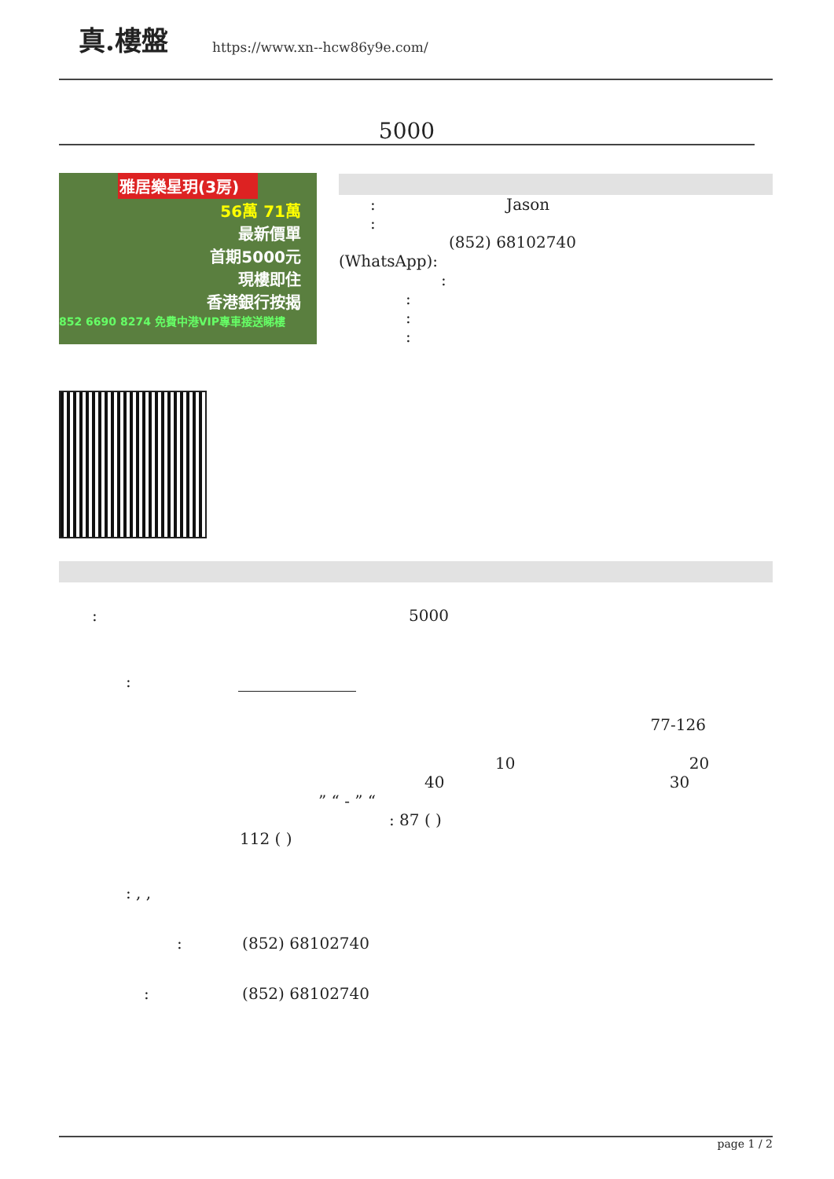真.樓盤 https://www.xn--hcw86y9e.com/
5000
雅居樂星玥(3房)
56萬 71萬
最新價單
首期5000元
現樓即住
香港銀行按揭
852 6690 8274 免費中港VIP專車接送睇樓
: Jason
:
(852) 68102740
(WhatsApp):
:
:
:
:
: 5000
:
77-126
10 20
40 30
” “ - ” “
: 87 ( )
112 ( )
: , ,
: (852) 68102740
: (852) 68102740
page 1 / 2